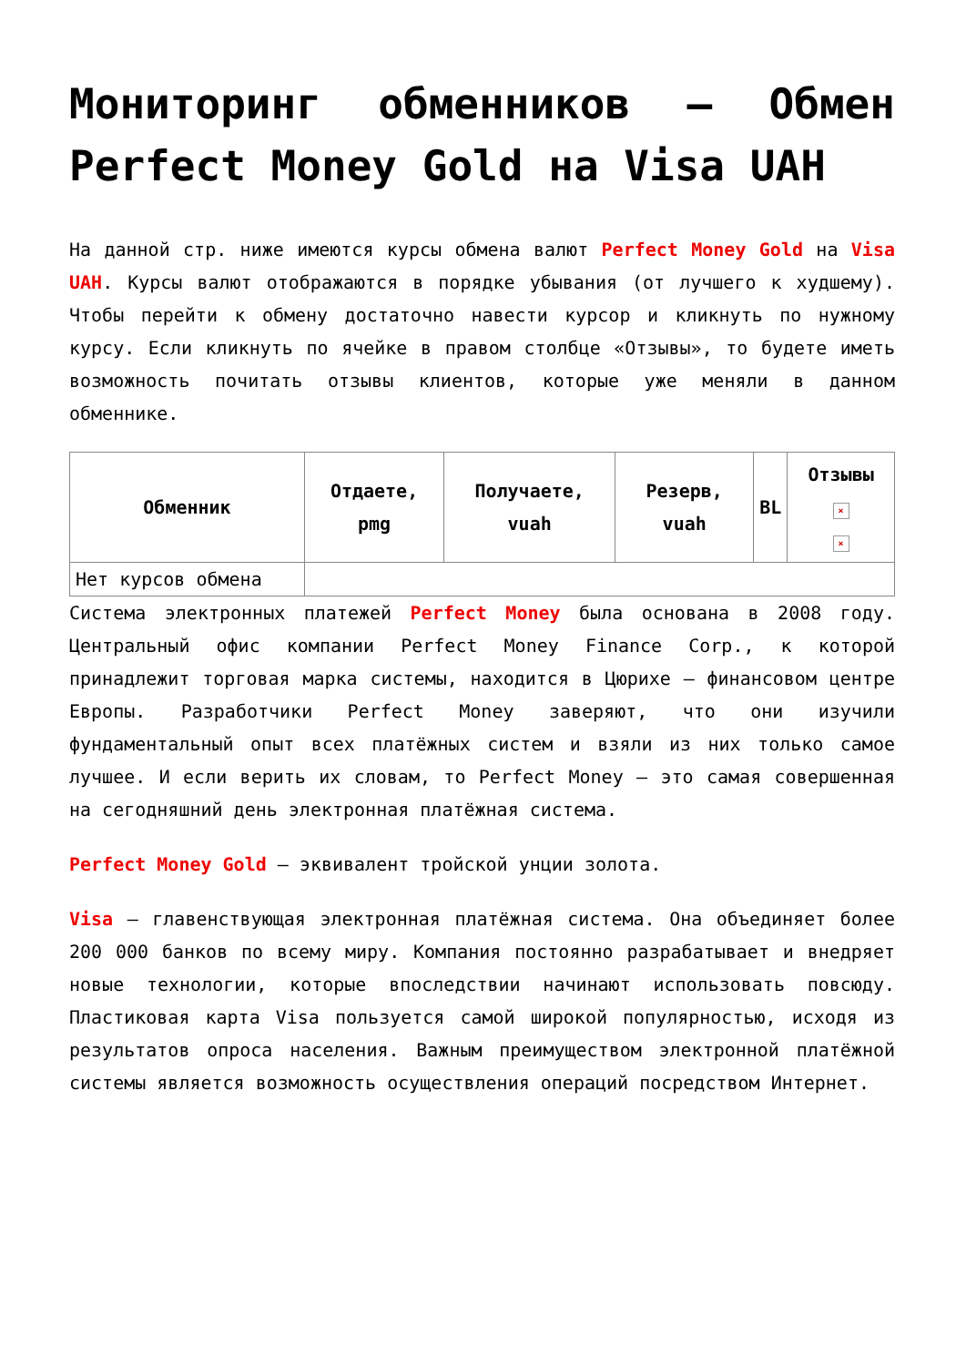Мониторинг обменников — Обмен Perfect Money Gold на Visa UAH
На данной стр. ниже имеются курсы обмена валют Perfect Money Gold на Visa UAH. Курсы валют отображаются в порядке убывания (от лучшего к худшему). Чтобы перейти к обмену достаточно навести курсор и кликнуть по нужному курсу. Если кликнуть по ячейке в правом столбце «Отзывы», то будете иметь возможность почитать отзывы клиентов, которые уже меняли в данном обменнике.
| Обменник | Отдаете, pmg | Получаете, vuah | Резерв, vuah | BL | Отзывы × × |
| --- | --- | --- | --- | --- | --- |
| Нет курсов обмена | | | | | |
Система электронных платежей Perfect Money была основана в 2008 году. Центральный офис компании Perfect Money Finance Corp., к которой принадлежит торговая марка системы, находится в Цюрихе — финансовом центре Европы. Разработчики Perfect Money заверяют, что они изучили фундаментальный опыт всех платёжных систем и взяли из них только самое лучшее. И если верить их словам, то Perfect Money — это самая совершенная на сегодняшний день электронная платёжная система.
Perfect Money Gold — эквивалент тройской унции золота.
Visa — главенствующая электронная платёжная система. Она объединяет более 200 000 банков по всему миру. Компания постоянно разрабатывает и внедряет новые технологии, которые впоследствии начинают использовать повсюду. Пластиковая карта Visa пользуется самой широкой популярностью, исходя из результатов опроса населения. Важным преимуществом электронной платёжной системы является возможность осуществления операций посредством Интернет.